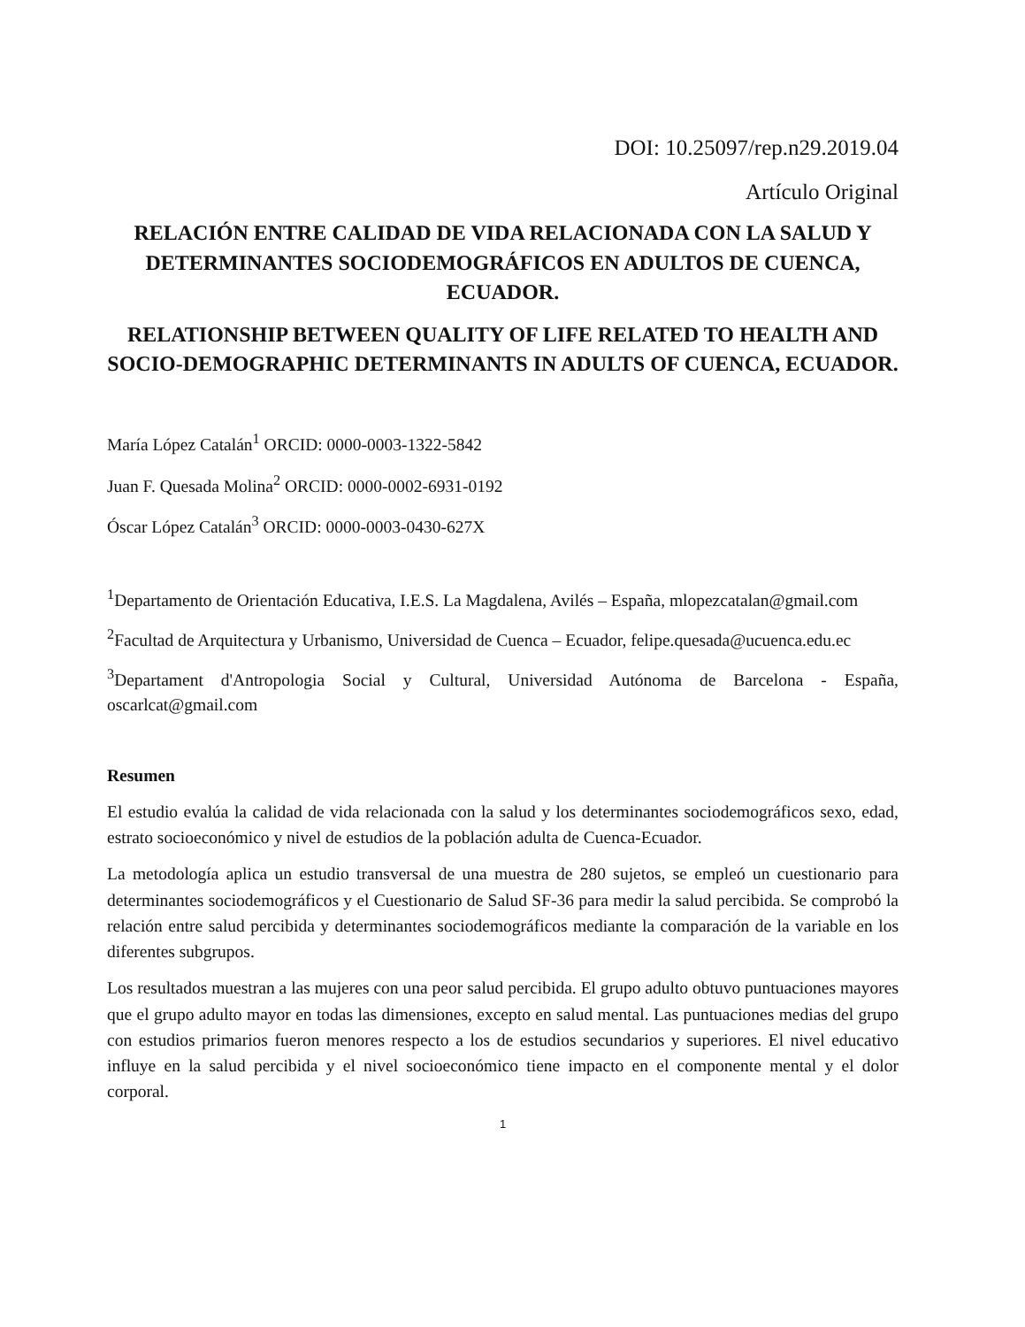DOI: 10.25097/rep.n29.2019.04
Artículo Original
RELACIÓN ENTRE CALIDAD DE VIDA RELACIONADA CON LA SALUD Y DETERMINANTES SOCIODEMOGRÁFICOS EN ADULTOS DE CUENCA, ECUADOR.
RELATIONSHIP BETWEEN QUALITY OF LIFE RELATED TO HEALTH AND SOCIO-DEMOGRAPHIC DETERMINANTS IN ADULTS OF CUENCA, ECUADOR.
María López Catalán<sup>1</sup> ORCID: 0000-0003-1322-5842
Juan F. Quesada Molina<sup>2</sup> ORCID: 0000-0002-6931-0192
Óscar López Catalán<sup>3</sup> ORCID: 0000-0003-0430-627X
<sup>1</sup> Departamento de Orientación Educativa, I.E.S. La Magdalena, Avilés – España, mlopezcatalan@gmail.com
<sup>2</sup> Facultad de Arquitectura y Urbanismo, Universidad de Cuenca – Ecuador, felipe.quesada@ucuenca.edu.ec
<sup>3</sup> Departament d'Antropologia Social y Cultural, Universidad Autónoma de Barcelona - España, oscarlcat@gmail.com
Resumen
El estudio evalúa la calidad de vida relacionada con la salud y los determinantes sociodemográficos sexo, edad, estrato socioeconómico y nivel de estudios de la población adulta de Cuenca-Ecuador.
La metodología aplica un estudio transversal de una muestra de 280 sujetos, se empleó un cuestionario para determinantes sociodemográficos y el Cuestionario de Salud SF-36 para medir la salud percibida. Se comprobó la relación entre salud percibida y determinantes sociodemográficos mediante la comparación de la variable en los diferentes subgrupos.
Los resultados muestran a las mujeres con una peor salud percibida. El grupo adulto obtuvo puntuaciones mayores que el grupo adulto mayor en todas las dimensiones, excepto en salud mental. Las puntuaciones medias del grupo con estudios primarios fueron menores respecto a los de estudios secundarios y superiores. El nivel educativo influye en la salud percibida y el nivel socioeconómico tiene impacto en el componente mental y el dolor corporal.
1